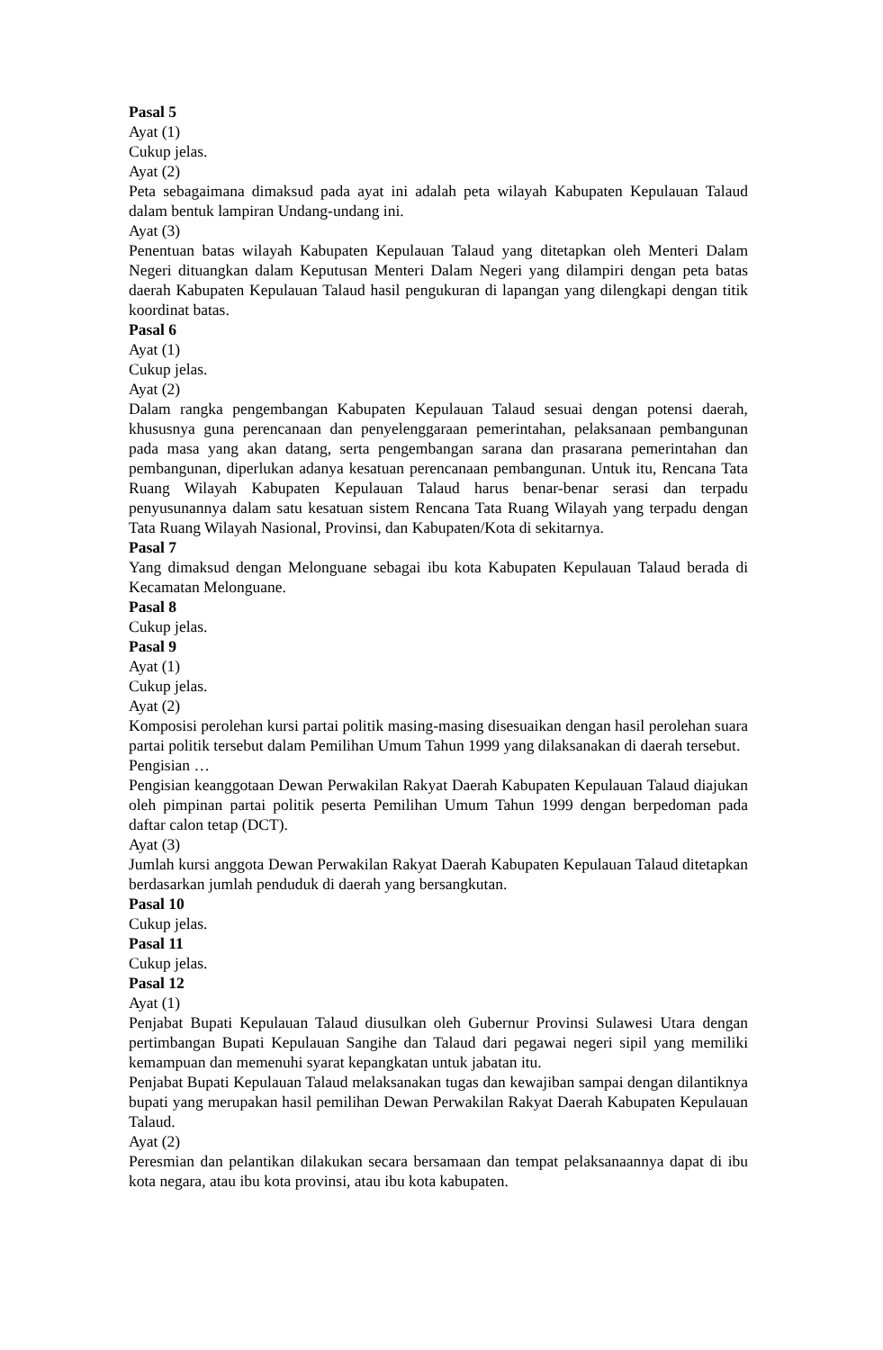Pasal 5
Ayat (1)
Cukup jelas.
Ayat (2)
Peta sebagaimana dimaksud pada ayat ini adalah peta wilayah Kabupaten Kepulauan Talaud dalam bentuk lampiran Undang-undang ini.
Ayat (3)
Penentuan batas wilayah Kabupaten Kepulauan Talaud yang ditetapkan oleh Menteri Dalam Negeri dituangkan dalam Keputusan Menteri Dalam Negeri yang dilampiri dengan peta batas daerah Kabupaten Kepulauan Talaud hasil pengukuran di lapangan yang dilengkapi dengan titik koordinat batas.
Pasal 6
Ayat (1)
Cukup jelas.
Ayat (2)
Dalam rangka pengembangan Kabupaten Kepulauan Talaud sesuai dengan potensi daerah, khususnya guna perencanaan dan penyelenggaraan pemerintahan, pelaksanaan pembangunan pada masa yang akan datang, serta pengembangan sarana dan prasarana pemerintahan dan pembangunan, diperlukan adanya kesatuan perencanaan pembangunan. Untuk itu, Rencana Tata Ruang Wilayah Kabupaten Kepulauan Talaud harus benar-benar serasi dan terpadu penyusunannya dalam satu kesatuan sistem Rencana Tata Ruang Wilayah yang terpadu dengan Tata Ruang Wilayah Nasional, Provinsi, dan Kabupaten/Kota di sekitarnya.
Pasal 7
Yang dimaksud dengan Melonguane sebagai ibu kota Kabupaten Kepulauan Talaud berada di Kecamatan Melonguane.
Pasal 8
Cukup jelas.
Pasal 9
Ayat (1)
Cukup jelas.
Ayat (2)
Komposisi perolehan kursi partai politik masing-masing disesuaikan dengan hasil perolehan suara partai politik tersebut dalam Pemilihan Umum Tahun 1999 yang dilaksanakan di daerah tersebut.
Pengisian …
Pengisian keanggotaan Dewan Perwakilan Rakyat Daerah Kabupaten Kepulauan Talaud diajukan oleh pimpinan partai politik peserta Pemilihan Umum Tahun 1999 dengan berpedoman pada daftar calon tetap (DCT).
Ayat (3)
Jumlah kursi anggota Dewan Perwakilan Rakyat Daerah Kabupaten Kepulauan Talaud ditetapkan berdasarkan jumlah penduduk di daerah yang bersangkutan.
Pasal 10
Cukup jelas.
Pasal 11
Cukup jelas.
Pasal 12
Ayat (1)
Penjabat Bupati Kepulauan Talaud diusulkan oleh Gubernur Provinsi Sulawesi Utara dengan pertimbangan Bupati Kepulauan Sangihe dan Talaud dari pegawai negeri sipil yang memiliki kemampuan dan memenuhi syarat kepangkatan untuk jabatan itu.
Penjabat Bupati Kepulauan Talaud melaksanakan tugas dan kewajiban sampai dengan dilantiknya bupati yang merupakan hasil pemilihan Dewan Perwakilan Rakyat Daerah Kabupaten Kepulauan Talaud.
Ayat (2)
Peresmian dan pelantikan dilakukan secara bersamaan dan tempat pelaksanaannya dapat di ibu kota negara, atau ibu kota provinsi, atau ibu kota kabupaten.